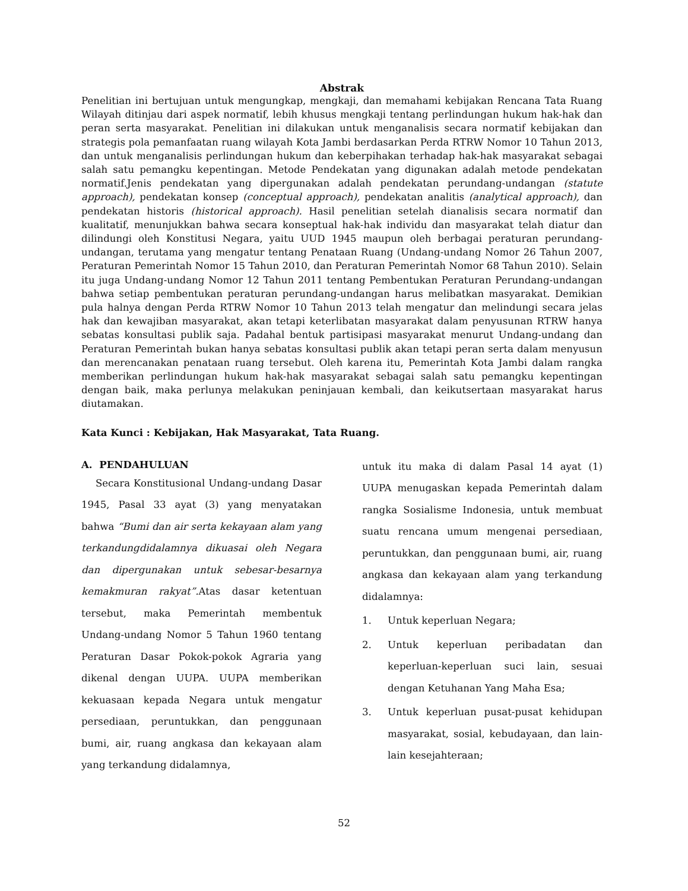Abstrak
Penelitian ini bertujuan untuk mengungkap, mengkaji, dan memahami kebijakan Rencana Tata Ruang Wilayah ditinjau dari aspek normatif, lebih khusus mengkaji tentang perlindungan hukum hak-hak dan peran serta masyarakat. Penelitian ini dilakukan untuk menganalisis secara normatif kebijakan dan strategis pola pemanfaatan ruang wilayah Kota Jambi berdasarkan Perda RTRW Nomor 10 Tahun 2013, dan untuk menganalisis perlindungan hukum dan keberpihakan terhadap hak-hak masyarakat sebagai salah satu pemangku kepentingan. Metode Pendekatan yang digunakan adalah metode pendekatan normatif.Jenis pendekatan yang dipergunakan adalah pendekatan perundang-undangan (statute approach), pendekatan konsep (conceptual approach), pendekatan analitis (analytical approach), dan pendekatan historis (historical approach). Hasil penelitian setelah dianalisis secara normatif dan kualitatif, menunjukkan bahwa secara konseptual hak-hak individu dan masyarakat telah diatur dan dilindungi oleh Konstitusi Negara, yaitu UUD 1945 maupun oleh berbagai peraturan perundang-undangan, terutama yang mengatur tentang Penataan Ruang (Undang-undang Nomor 26 Tahun 2007, Peraturan Pemerintah Nomor 15 Tahun 2010, dan Peraturan Pemerintah Nomor 68 Tahun 2010). Selain itu juga Undang-undang Nomor 12 Tahun 2011 tentang Pembentukan Peraturan Perundang-undangan bahwa setiap pembentukan peraturan perundang-undangan harus melibatkan masyarakat. Demikian pula halnya dengan Perda RTRW Nomor 10 Tahun 2013 telah mengatur dan melindungi secara jelas hak dan kewajiban masyarakat, akan tetapi keterlibatan masyarakat dalam penyusunan RTRW hanya sebatas konsultasi publik saja. Padahal bentuk partisipasi masyarakat menurut Undang-undang dan Peraturan Pemerintah bukan hanya sebatas konsultasi publik akan tetapi peran serta dalam menyusun dan merencanakan penataan ruang tersebut. Oleh karena itu, Pemerintah Kota Jambi dalam rangka memberikan perlindungan hukum hak-hak masyarakat sebagai salah satu pemangku kepentingan dengan baik, maka perlunya melakukan peninjauan kembali, dan keikutsertaan masyarakat harus diutamakan.
Kata Kunci : Kebijakan, Hak Masyarakat, Tata Ruang.
A. PENDAHULUAN
Secara Konstitusional Undang-undang Dasar 1945, Pasal 33 ayat (3) yang menyatakan bahwa “Bumi dan air serta kekayaan alam yang terkandungdidalamnya dikuasai oleh Negara dan dipergunakan untuk sebesar-besarnya kemakmuran rakyat”. Atas dasar ketentuan tersebut, maka Pemerintah membentuk Undang-undang Nomor 5 Tahun 1960 tentang Peraturan Dasar Pokok-pokok Agraria yang dikenal dengan UUPA. UUPA memberikan kekuasaan kepada Negara untuk mengatur persediaan, peruntukkan, dan penggunaan bumi, air, ruang angkasa dan kekayaan alam yang terkandung didalamnya,
untuk itu maka di dalam Pasal 14 ayat (1) UUPA menugaskan kepada Pemerintah dalam rangka Sosialisme Indonesia, untuk membuat suatu rencana umum mengenai persediaan, peruntukkan, dan penggunaan bumi, air, ruang angkasa dan kekayaan alam yang terkandung didalamnya:
1. Untuk keperluan Negara;
2. Untuk keperluan peribadatan dan keperluan-keperluan suci lain, sesuai dengan Ketuhanan Yang Maha Esa;
3. Untuk keperluan pusat-pusat kehidupan masyarakat, sosial, kebudayaan, dan lain-lain kesejahteraan;
52